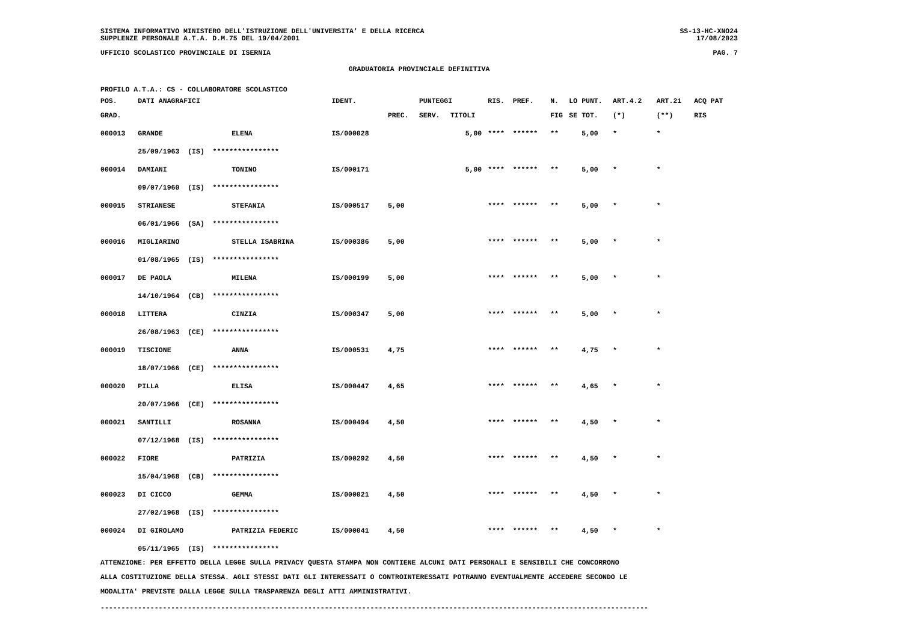SISTEMA INFORMATIVO MINISTERO DELL'ISTRUZIONE DELL'UNIVERSITA' E DELLA RICERCA
SUPPLENZE PERSONALE A.T.A. D.M.75 DEL 19/04/2001
SS-13-HC-XNO24
17/08/2023
UFFICIO SCOLASTICO PROVINCIALE DI ISERNIA
PAG. 7
GRADUATORIA PROVINCIALE DEFINITIVA
PROFILO A.T.A.: CS - COLLABORATORE SCOLASTICO
| POS. | DATI ANAGRAFICI | | IDENT. | | PUNTEGGI | | RIS. | PREF. | N. | LO | PUNT. | ART.4.2 | ART.21 | ACQ PAT |
| --- | --- | --- | --- | --- | --- | --- | --- | --- | --- | --- | --- | --- | --- | --- |
| GRAD. | | | | PREC. | SERV. | TITOLI | | | FIG | SE | TOT. | (*) | (**) | RIS |
| 000013 | GRANDE | ELENA | IS/000028 | | | 5,00 | **** | ****** | ** | | 5,00 | * | * | |
| | 25/09/1963 (IS) **************** | | | | | | | | | | | | | |
| 000014 | DAMIANI | TONINO | IS/000171 | | | 5,00 | **** | ****** | ** | | 5,00 | * | * | |
| | 09/07/1960 (IS) **************** | | | | | | | | | | | | | |
| 000015 | STRIANESE | STEFANIA | IS/000517 | 5,00 | | | **** | ****** | ** | | 5,00 | * | * | |
| | 06/01/1966 (SA) **************** | | | | | | | | | | | | | |
| 000016 | MIGLIARINO | STELLA ISABRINA | IS/000386 | 5,00 | | | **** | ****** | ** | | 5,00 | * | * | |
| | 01/08/1965 (IS) **************** | | | | | | | | | | | | | |
| 000017 | DE PAOLA | MILENA | IS/000199 | 5,00 | | | **** | ****** | ** | | 5,00 | * | * | |
| | 14/10/1964 (CB) **************** | | | | | | | | | | | | | |
| 000018 | LITTERA | CINZIA | IS/000347 | 5,00 | | | **** | ****** | ** | | 5,00 | * | * | |
| | 26/08/1963 (CE) **************** | | | | | | | | | | | | | |
| 000019 | TISCIONE | ANNA | IS/000531 | 4,75 | | | **** | ****** | ** | | 4,75 | * | * | |
| | 18/07/1966 (CE) **************** | | | | | | | | | | | | | |
| 000020 | PILLA | ELISA | IS/000447 | 4,65 | | | **** | ****** | ** | | 4,65 | * | * | |
| | 20/07/1966 (CE) **************** | | | | | | | | | | | | | |
| 000021 | SANTILLI | ROSANNA | IS/000494 | 4,50 | | | **** | ****** | ** | | 4,50 | * | * | |
| | 07/12/1968 (IS) **************** | | | | | | | | | | | | | |
| 000022 | FIORE | PATRIZIA | IS/000292 | 4,50 | | | **** | ****** | ** | | 4,50 | * | * | |
| | 15/04/1968 (CB) **************** | | | | | | | | | | | | | |
| 000023 | DI CICCO | GEMMA | IS/000021 | 4,50 | | | **** | ****** | ** | | 4,50 | * | * | |
| | 27/02/1968 (IS) **************** | | | | | | | | | | | | | |
| 000024 | DI GIROLAMO | PATRIZIA FEDERIC | IS/000041 | 4,50 | | | **** | ****** | ** | | 4,50 | * | * | |
| | 05/11/1965 (IS) **************** | | | | | | | | | | | | | |
ATTENZIONE: PER EFFETTO DELLA LEGGE SULLA PRIVACY QUESTA STAMPA NON CONTIENE ALCUNI DATI PERSONALI E SENSIBILI CHE CONCORRONO
ALLA COSTITUZIONE DELLA STESSA. AGLI STESSI DATI GLI INTERESSATI O CONTROINTERESSATI POTRANNO EVENTUALMENTE ACCEDERE SECONDO LE
MODALITA' PREVISTE DALLA LEGGE SULLA TRASPARENZA DEGLI ATTI AMMINISTRATIVI.
------------------------------------------------------------------------------------------------------------------------------------